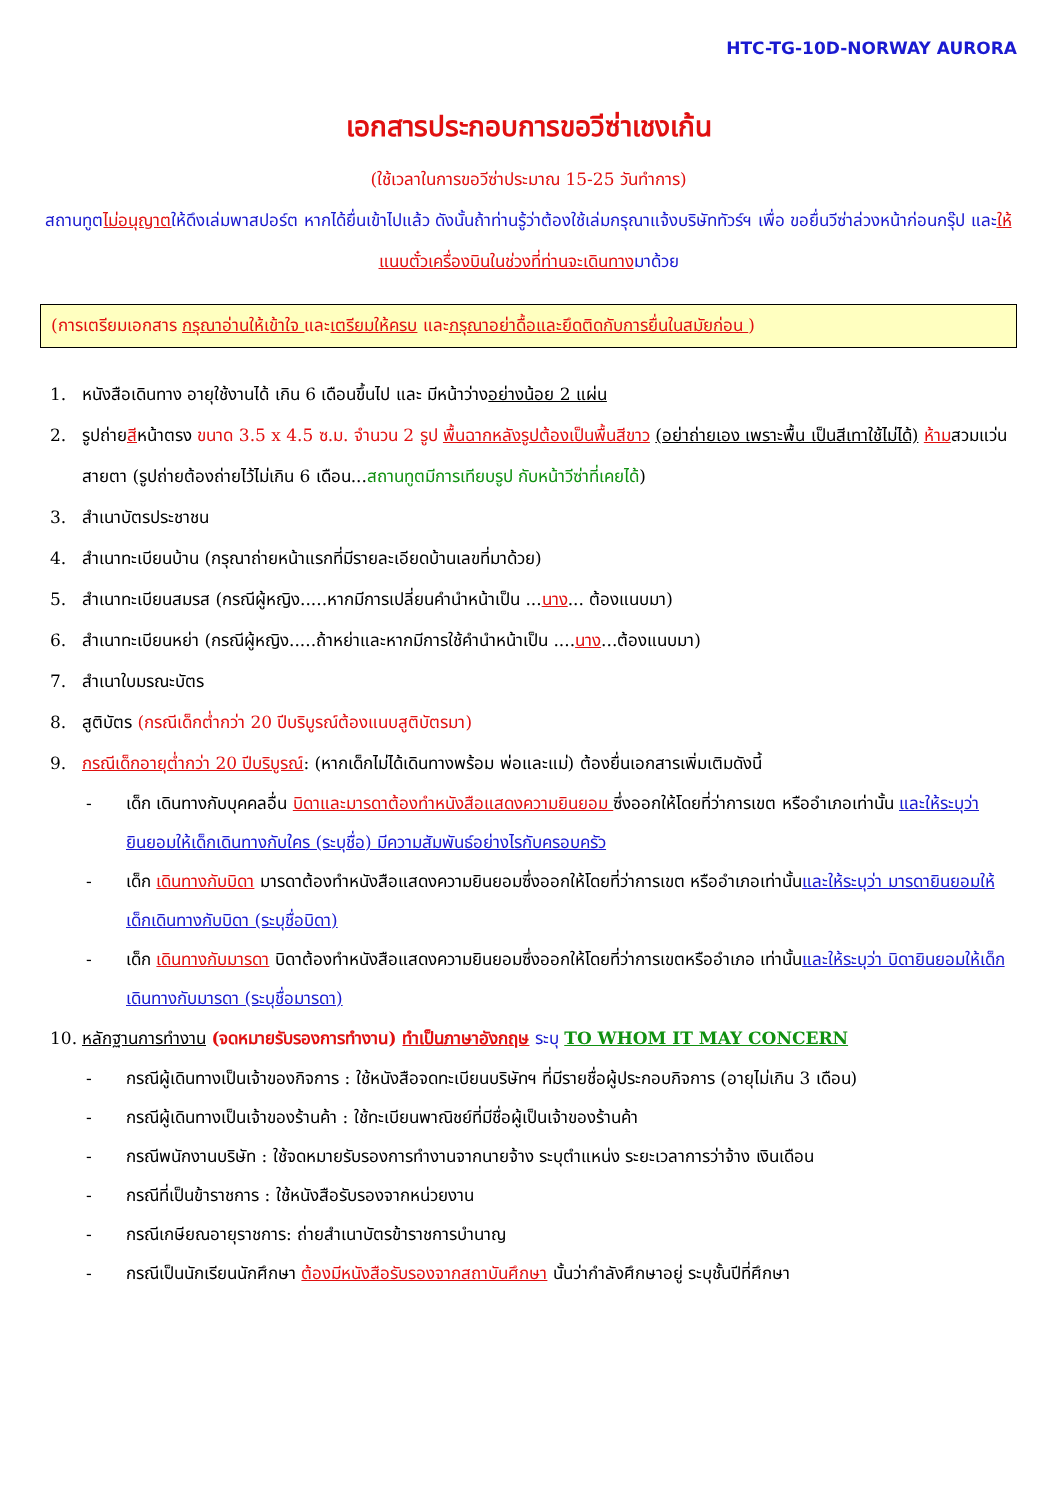HTC-TG-10D-NORWAY AURORA
เอกสารประกอบการขอวีซ่าเชงเก้น
(ใช้เวลาในการขอวีซ่าประมาณ 15-25 วันทำการ)
สถานทูตไม่อนุญาตให้ดึงเล่มพาสปอร์ต หากได้ยื่นเข้าไปแล้ว ดังนั้นถ้าท่านรู้ว่าต้องใช้เล่มกรุณาแจ้งบริษัททัวร์ฯ เพื่อ ขอยื่นวีซ่าล่วงหน้าก่อนกรุ๊ป และให้แนบตั๋วเครื่องบินในช่วงที่ท่านจะเดินทางมาด้วย
(การเตรียมเอกสาร กรุณาอ่านให้เข้าใจ และเตรียมให้ครบ และกรุณาอย่าดื้อและยึดติดกับการยื่นในสมัยก่อน )
1. หนังสือเดินทาง อายุใช้งานได้ เกิน 6 เดือนขึ้นไป และ มีหน้าว่างอย่างน้อย 2 แผ่น
2. รูปถ่ายสีหน้าตรง ขนาด 3.5 x 4.5 ซ.ม. จำนวน 2 รูป พื้นฉากหลังรูปต้องเป็นพื้นสีขาว (อย่าถ่ายเอง เพราะพื้น เป็นสีเทาใช้ไม่ได้) ห้ามสวมแว่นสายตา (รูปถ่ายต้องถ่ายไว้ไม่เกิน 6 เดือน...สถานทูตมีการเทียบรูป กับหน้าวีซ่าที่เคยได้)
3. สำเนาบัตรประชาชน
4. สำเนาทะเบียนบ้าน (กรุณาถ่ายหน้าแรกที่มีรายละเอียดบ้านเลขที่มาด้วย)
5. สำเนาทะเบียนสมรส (กรณีผู้หญิง.....หากมีการเปลี่ยนคำนำหน้าเป็น ...นาง... ต้องแนบมา)
6. สำเนาทะเบียนหย่า (กรณีผู้หญิง.....ถ้าหย่าและหากมีการใช้คำนำหน้าเป็น ....นาง...ต้องแนบมา)
7. สำเนาใบมรณะบัตร
8. สูติบัตร (กรณีเด็กต่ำกว่า 20 ปีบริบูรณ์ต้องแนบสูติบัตรมา)
9. กรณีเด็กอายุต่ำกว่า 20 ปีบริบูรณ์: (หากเด็กไม่ได้เดินทางพร้อม พ่อและแม่) ต้องยื่นเอกสารเพิ่มเติมดังนี้
- เด็ก เดินทางกับบุคคลอื่น บิดาและมารดาต้องทำหนังสือแสดงความยินยอม ซึ่งออกให้โดยที่ว่าการเขต หรืออำเภอเท่านั้น และให้ระบุว่า ยินยอมให้เด็กเดินทางกับใคร (ระบุชื่อ) มีความสัมพันธ์อย่างไรกับครอบครัว
- เด็ก เดินทางกับบิดา มารดาต้องทำหนังสือแสดงความยินยอมซึ่งออกให้โดยที่ว่าการเขต หรืออำเภอเท่านั้นและให้ระบุว่า มารดายินยอมให้เด็กเดินทางกับบิดา (ระบุชื่อบิดา)
- เด็ก เดินทางกับมารดา บิดาต้องทำหนังสือแสดงความยินยอมซึ่งออกให้โดยที่ว่าการเขตหรืออำเภอ เท่านั้นและให้ระบุว่า บิดายินยอมให้เด็กเดินทางกับมารดา (ระบุชื่อมารดา)
10. หลักฐานการทำงาน (จดหมายรับรองการทำงาน) ทำเป็นภาษาอังกฤษ ระบุ TO WHOM IT MAY CONCERN
- กรณีผู้เดินทางเป็นเจ้าของกิจการ : ใช้หนังสือจดทะเบียนบริษัทฯ ที่มีรายชื่อผู้ประกอบกิจการ (อายุไม่เกิน 3 เดือน)
- กรณีผู้เดินทางเป็นเจ้าของร้านค้า : ใช้ทะเบียนพาณิชย์ที่มีชื่อผู้เป็นเจ้าของร้านค้า
- กรณีพนักงานบริษัท : ใช้จดหมายรับรองการทำงานจากนายจ้าง ระบุตำแหน่ง ระยะเวลาการว่าจ้าง เงินเดือน
- กรณีที่เป็นข้าราชการ : ใช้หนังสือรับรองจากหน่วยงาน
- กรณีเกษียณอายุราชการ: ถ่ายสำเนาบัตรข้าราชการบำนาญ
- กรณีเป็นนักเรียนนักศึกษา ต้องมีหนังสือรับรองจากสถาบันศึกษา นั้นว่ากำลังศึกษาอยู่ ระบุชั้นปีที่ศึกษา